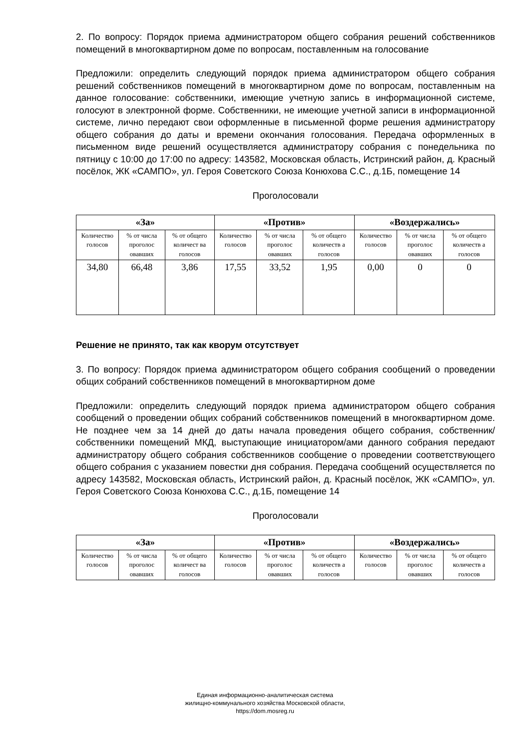2. По вопросу: Порядок приема администратором общего собрания решений собственников помещений в многоквартирном доме по вопросам, поставленным на голосование
Предложили: определить следующий порядок приема администратором общего собрания решений собственников помещений в многоквартирном доме по вопросам, поставленным на данное голосование: собственники, имеющие учетную запись в информационной системе, голосуют в электронной форме. Собственники, не имеющие учетной записи в информационной системе, лично передают свои оформленные в письменной форме решения администратору общего собрания до даты и времени окончания голосования. Передача оформленных в письменном виде решений осуществляется администратору собрания с понедельника по пятницу с 10:00 до 17:00 по адресу: 143582, Московская область, Истринский район, д. Красный посёлок, ЖК «САМПО», ул. Героя Советского Союза Конюхова С.С., д.1Б, помещение 14
Проголосовали
| «За» | | | «Против» | | | «Воздержались» | | |
| --- | --- | --- | --- | --- | --- | --- | --- | --- |
| Количество голосов | % от числа проголос овавших | % от общего количест ва голосов | Количество голосов | % от числа проголос овавших | % от общего количеств а голосов | Количество голосов | % от числа проголос овавших | % от общего количеств а голосов |
| 34,80 | 66,48 | 3,86 | 17,55 | 33,52 | 1,95 | 0,00 | 0 | 0 |
Решение не принято, так как кворум отсутствует
3. По вопросу: Порядок приема администратором общего собрания сообщений о проведении общих собраний собственников помещений в многоквартирном доме
Предложили: определить следующий порядок приема администратором общего собрания сообщений о проведении общих собраний собственников помещений в многоквартирном доме. Не позднее чем за 14 дней до даты начала проведения общего собрания, собственник/собственники помещений МКД, выступающие инициатором/ами данного собрания передают администратору общего собрания собственников сообщение о проведении соответствующего общего собрания с указанием повестки дня собрания. Передача сообщений осуществляется по адресу 143582, Московская область, Истринский район, д. Красный посёлок, ЖК «САМПО», ул. Героя Советского Союза Конюхова С.С., д.1Б, помещение 14
Проголосовали
| «За» | | | «Против» | | | «Воздержались» | | |
| --- | --- | --- | --- | --- | --- | --- | --- | --- |
| Количество голосов | % от числа проголос овавших | % от общего количест ва голосов | Количество голосов | % от числа проголос овавших | % от общего количеств а голосов | Количество голосов | % от числа проголос овавших | % от общего количеств а голосов |
Единая информационно-аналитическая система
жилищно-коммунального хозяйства Московской области,
https://dom.mosreg.ru